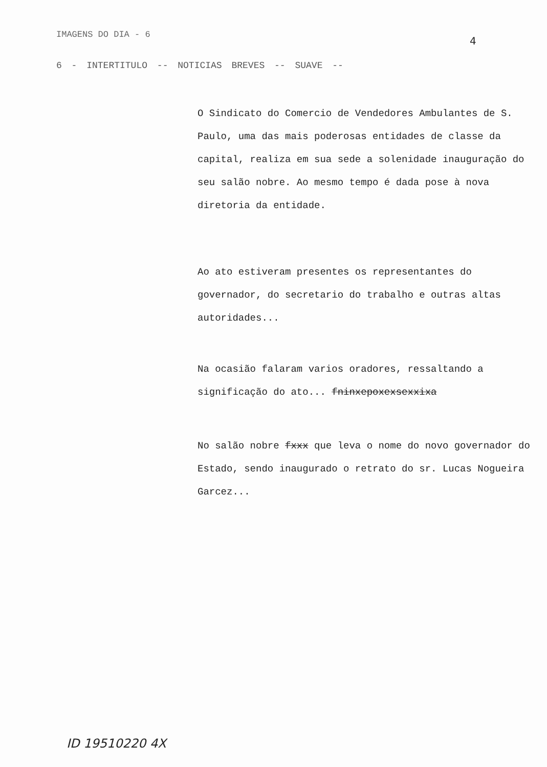IMAGENS DO DIA - 6 4
6 - INTERTITULO -- NOTICIAS BREVES -- SUAVE --
O Sindicato do Comercio de Vendedores Ambulantes de S. Paulo, uma das mais poderosas entidades de classe da capital, realiza em sua sede a solenidade inauguração do seu salão nobre. Ao mesmo tempo é dada pose à nova diretoria da entidade.
Ao ato estiveram presentes os representantes do governador, do secretario do trabalho e outras altas autoridades...
Na ocasião falaram varios oradores, ressaltando a significação do ato... fninxepoxexsexxixa
No salão nobre fxxx que leva o nome do novo governador do Estado, sendo inaugurado o retrato do sr. Lucas Nogueira Garcez...
ID 19510220 4X